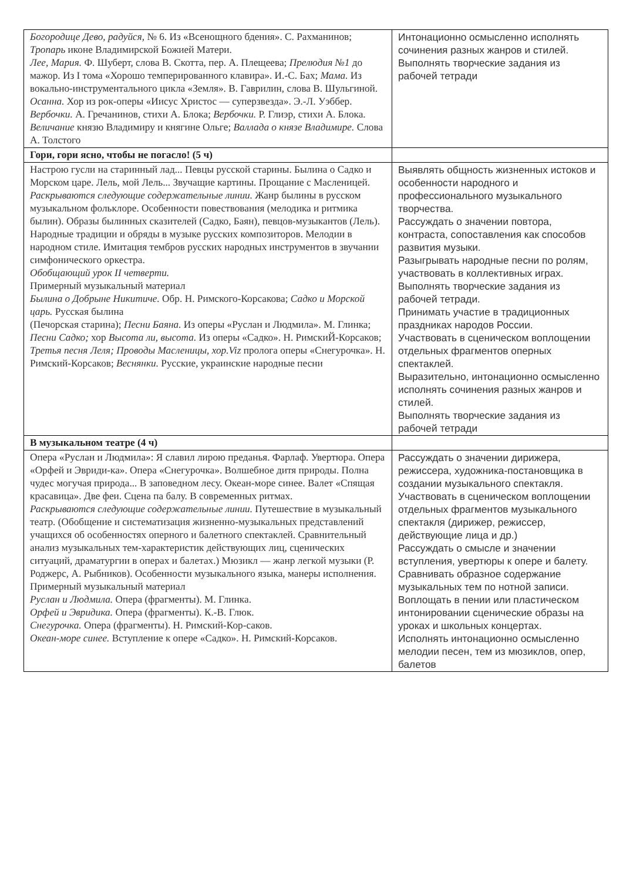| Богородице Дево, радуйся, № 6. Из «Всенощного бдения». С. Рахманинов; Тропарь иконе Владимирской Божией Матери. Лее, Мария. Ф. Шуберт, слова В. Скотта, пер. А. Плещеева; Прелюдия №1 до мажор. Из I тома «Хорошо темперированного клавира». И.-С. Бах; Мама. Из вокально-инструментального цикла «Земля». В. Гаврилин, слова В. Шульгиной. Осанна. Хор из рок-оперы «Иисус Христос — суперзвезда». Э.-Л. Уэббер. Вербочки. А. Гречанинов, стихи А. Блока; Вербочки. Р. Глиэр, стихи А. Блока. Величание князю Владимиру и княгине Ольге; Валлада о князе Владимире. Слова А. Толстого | Интонационно осмысленно исполнять сочинения разных жанров и стилей. Выполнять творческие задания из рабочей тетради |
| Гори, гори ясно, чтобы не погасло! (5 ч) | |
| Настрою гусли на старинный лад... Певцы русской старины. Былина о Садко и Морском царе. Лель, мой Лель... Звучащие картины. Прощание с Масленицей. Раскрываются следующие содержательные линии. Жанр былины в русском музыкальном фольклоре. Особенности повествования (мелодика и ритмика былин). Образы былинных сказителей (Садко, Баян), певцов-музыкантов (Лель). Народные традиции и обряды в музыке русских композиторов. Мелодии в народном стиле. Имитация тембров русских народных инструментов в звучании симфонического оркестра. Обобщающий урок II четверти. Примерный музыкальный материал Былина о Добрыне Никитиче. Обр. Н. Римского-Корсакова; Садко и Морской царь. Русская былина (Печорская старина); Песни Баяна. Из оперы «Руслан и Людмила». М. Глинка; Песни Садко; хор Высота ли, высота. Из оперы «Садко». Н. РимскиЙ-Корсаков; Третья песня Леля; Проводы Масленицы, хор.Viz пролога оперы «Снегурочка». Н. Римский-Корсаков; Веснянки. Русские, украинские народные песни | Выявлять общность жизненных истоков и особенности народного и профессионального музыкального творчества. Рассуждать о значении повтора, контраста, сопоставления как способов развития музыки. Разыгрывать народные песни по ролям, участвовать в коллективных играх. Выполнять творческие задания из рабочей тетради. Принимать участие в традиционных праздниках народов России. Участвовать в сценическом воплощении отдельных фрагментов оперных спектаклей. Выразительно, интонационно осмысленно исполнять сочинения разных жанров и стилей. Выполнять творческие задания из рабочей тетради |
| В музыкальном театре (4 ч) | |
| Опера «Руслан и Людмила»: Я славил лирою преданья. Фарлаф. Увертюра. Опера «Орфей и Эвриди-ка». Опера «Снегурочка». Волшебное дитя природы. Полна чудес могучая природа... В заповедном лесу. Океан-море синее. Валет «Спящая красавица». Две феи. Сцена па балу. В современных ритмах. Раскрываются следующие содержательные линии. Путешествие в музыкальный театр. (Обобщение и систематизация жизненно-музыкальных представлений учащихся об особенностях оперного и балетного спектаклей. Сравнительный анализ музыкальных тем-характеристик действующих лиц, сценических ситуаций, драматургии в операх и балетах.) Мюзикл — жанр легкой музыки (Р. Роджерс, А. Рыбников). Особенности музыкального языка, манеры исполнения. Примерный музыкальный материал Руслан и Людмила. Опера (фрагменты). М. Глинка. Орфей и Эвридика. Опера (фрагменты). К.-В. Глюк. Снегурочка. Опера (фрагменты). Н. Римский-Кор-саков. Океан-море синее. Вступление к опере «Садко». Н. Римский-Корсаков. | Рассуждать о значении дирижера, режиссера, художника-постановщика в создании музыкального спектакля. Участвовать в сценическом воплощении отдельных фрагментов музыкального спектакля (дирижер, режиссер, действующие лица и др.) Рассуждать о смысле и значении вступления, увертюры к опере и балету. Сравнивать образное содержание музыкальных тем по нотной записи. Воплощать в пении или пластическом интонировании сценические образы на уроках и школьных концертах. Исполнять интонационно осмысленно мелодии песен, тем из мюзиклов, опер, балетов |